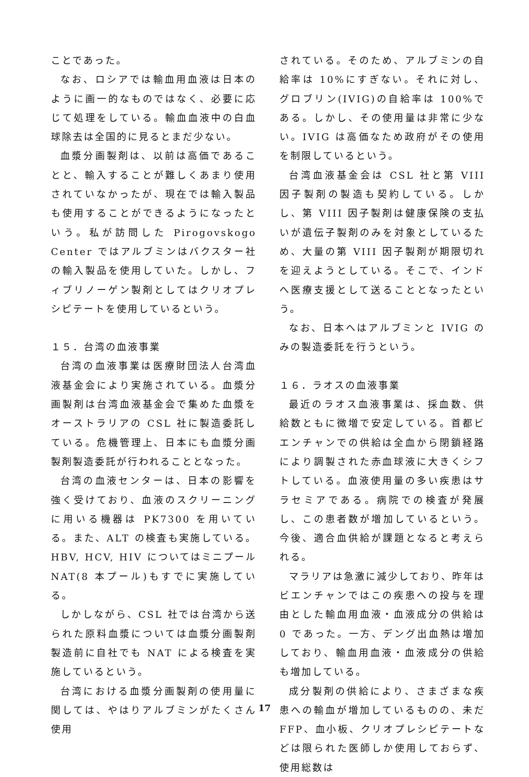ことであった。
なお、ロシアでは輸血用血液は日本のように画一的なものではなく、必要に応じて処理をしている。輸血血液中の白血球除去は全国的に見るとまだ少ない。
血漿分画製剤は、以前は高価であることと、輸入することが難しくあまり使用されていなかったが、現在では輸入製品も使用することができるようになったという。私が訪問した Pirogovskogo Center ではアルブミンはバクスター社の輸入製品を使用していた。しかし、フィブリノーゲン製剤としてはクリオプレシピテートを使用しているという。
１５．台湾の血液事業
台湾の血液事業は医療財団法人台湾血液基金会により実施されている。血漿分画製剤は台湾血液基金会で集めた血漿をオーストラリアの CSL 社に製造委託している。危機管理上、日本にも血漿分画製剤製造委託が行われることとなった。
台湾の血液センターは、日本の影響を強く受けており、血液のスクリーニングに用いる機器は PK7300 を用いている。また、ALT の検査も実施している。HBV, HCV, HIV についてはミニプール NAT(8 本プール)もすでに実施している。
しかしながら、CSL 社では台湾から送られた原料血漿については血漿分画製剤製造前に自社でも NAT による検査を実施しているという。
台湾における血漿分画製剤の使用量に関しては、やはりアルブミンがたくさん使用
されている。そのため、アルブミンの自給率は 10%にすぎない。それに対し、グロブリン(IVIG)の自給率は 100%である。しかし、その使用量は非常に少ない。IVIG は高価なため政府がその使用を制限しているという。
台湾血液基金会は CSL 社と第 VIII 因子製剤の製造も契約している。しかし、第 VIII 因子製剤は健康保険の支払いが遺伝子製剤のみを対象としているため、大量の第 VIII 因子製剤が期限切れを迎えようとしている。そこで、インドへ医療支援として送ることとなったという。
なお、日本へはアルブミンと IVIG のみの製造委託を行うという。
１６．ラオスの血液事業
最近のラオス血液事業は、採血数、供給数ともに微増で安定している。首都ビエンチャンでの供給は全血から閉鎖経路により調製された赤血球液に大きくシフトしている。血液使用量の多い疾患はサラセミアである。病院での検査が発展し、この患者数が増加しているという。今後、適合血供給が課題となると考えられる。
マラリアは急激に減少しており、昨年はビエンチャンではこの疾患への投与を理由とした輸血用血液・血液成分の供給は 0 であった。一方、デング出血熱は増加しており、輸血用血液・血液成分の供給も増加している。
成分製剤の供給により、さまざまな疾患への輸血が増加しているものの、未だ FFP、血小板、クリオプレシピテートなどは限られた医師しか使用しておらず、使用総数は
17